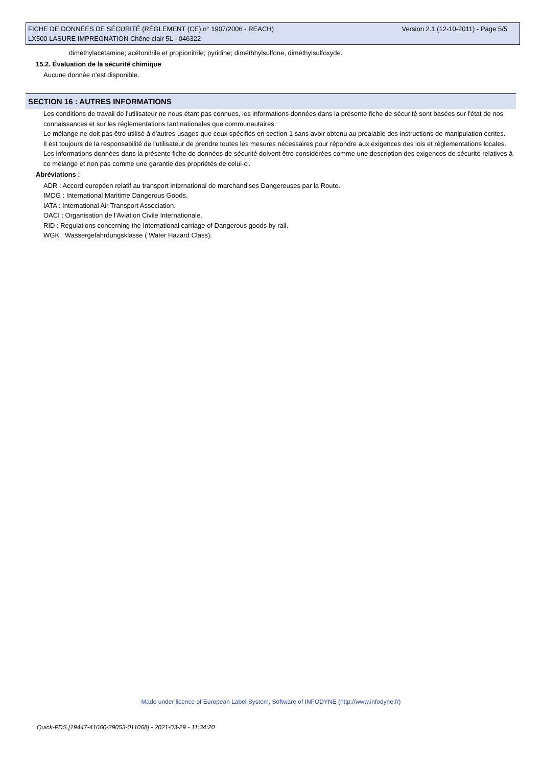Version 2.1 (12-10-2011) - Page 5/5 FICHE DE DONNÉES DE SÉCURITÉ (RÈGLEMENT (CE) n° 1907/2006 - REACH)
LX500 LASURE IMPREGNATION Chêne clair 5L - 046322
diméthylacétamine; acétonitrile et propionitrile; pyridine; diméthhylsulfone, diméthylsulfoxyde.
15.2. Évaluation de la sécurité chimique
Aucune donnée n'est disponible.
SECTION 16 : AUTRES INFORMATIONS
Les conditions de travail de l'utilisateur ne nous étant pas connues, les informations données dans la présente fiche de sécurité sont basées sur l'état de nos connaissances et sur les réglementations tant nationales que communautaires.
Le mélange ne doit pas être utilisé à d'autres usages que ceux spécifiés en section 1 sans avoir obtenu au préalable des instructions de manipulation écrites.
Il est toujours de la responsabilité de l'utilisateur de prendre toutes les mesures nécessaires pour répondre aux exigences des lois et réglementations locales.
Les informations données dans la présente fiche de données de sécurité doivent être considérées comme une description des exigences de sécurité relatives à ce mélange et non pas comme une garantie des propriétés de celui-ci.
Abréviations :
ADR : Accord européen relatif au transport international de marchandises Dangereuses par la Route.
IMDG : International Maritime Dangerous Goods.
IATA : International Air Transport Association.
OACI : Organisation de l'Aviation Civile Internationale.
RID : Regulations concerning the International carriage of Dangerous goods by rail.
WGK : Wassergefahrdungsklasse ( Water Hazard Class).
Made under licence of European Label System, Software of INFODYNE (http://www.infodyne.fr)
Quick-FDS [19447-41660-29053-011068] - 2021-03-29 - 11:34:20